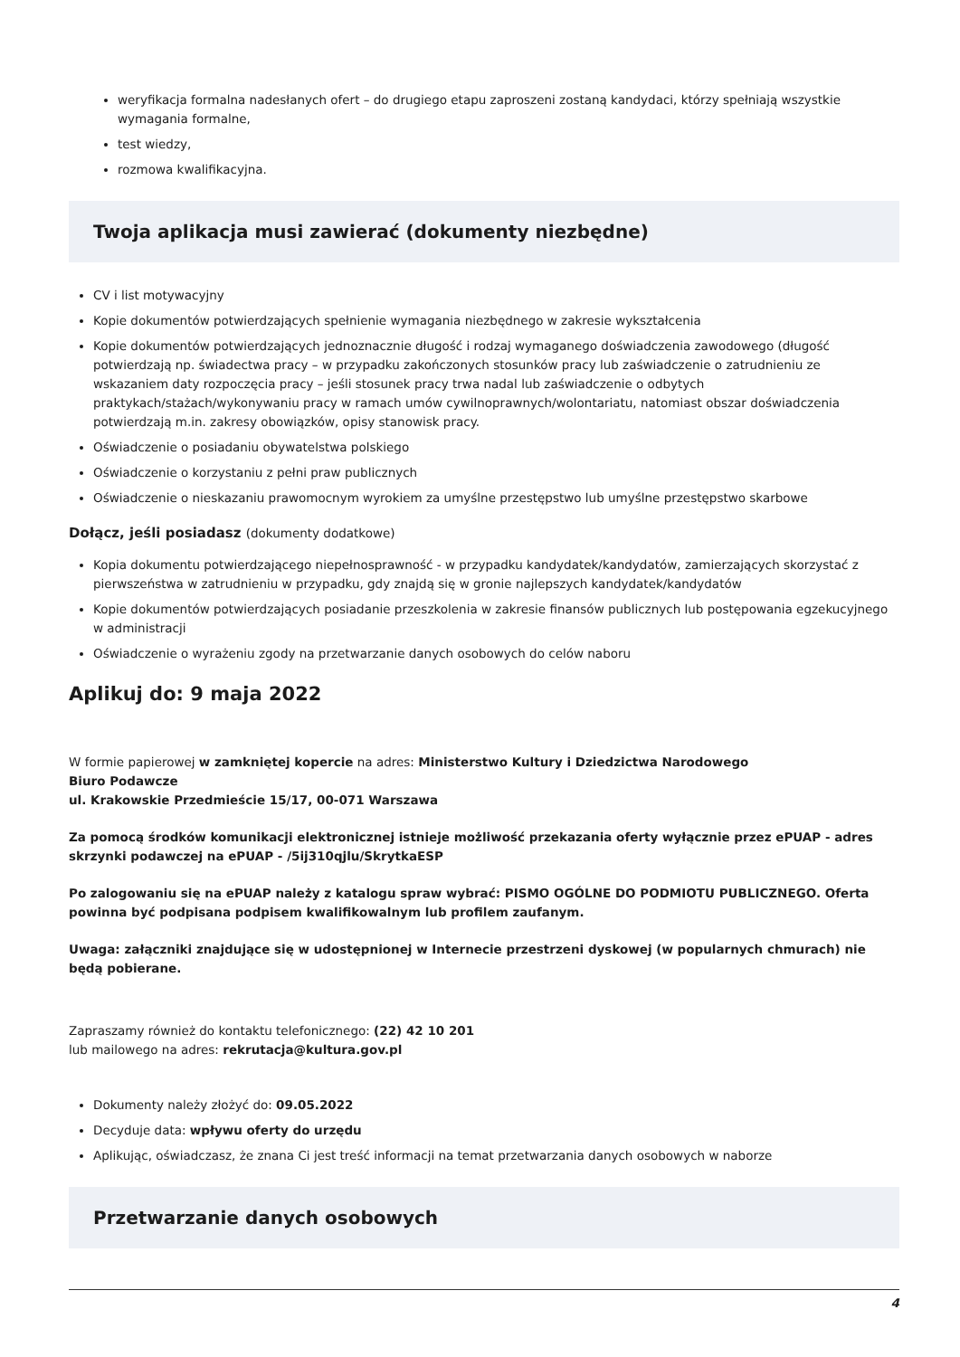weryfikacja formalna nadesłanych ofert – do drugiego etapu zaproszeni zostaną kandydaci, którzy spełniają wszystkie wymagania formalne,
test wiedzy,
rozmowa kwalifikacyjna.
Twoja aplikacja musi zawierać (dokumenty niezbędne)
CV i list motywacyjny
Kopie dokumentów potwierdzających spełnienie wymagania niezbędnego w zakresie wykształcenia
Kopie dokumentów potwierdzających jednoznacznie długość i rodzaj wymaganego doświadczenia zawodowego (długość potwierdzają np. świadectwa pracy – w przypadku zakończonych stosunków pracy lub zaświadczenie o zatrudnieniu ze wskazaniem daty rozpoczęcia pracy – jeśli stosunek pracy trwa nadal lub zaświadczenie o odbytych praktykach/stażach/wykonywaniu pracy w ramach umów cywilnoprawnych/wolontariatu, natomiast obszar doświadczenia potwierdzają m.in. zakresy obowiązków, opisy stanowisk pracy.
Oświadczenie o posiadaniu obywatelstwa polskiego
Oświadczenie o korzystaniu z pełni praw publicznych
Oświadczenie o nieskazaniu prawomocnym wyrokiem za umyślne przestępstwo lub umyślne przestępstwo skarbowe
Dołącz, jeśli posiadasz (dokumenty dodatkowe)
Kopia dokumentu potwierdzającego niepełnosprawność - w przypadku kandydatek/kandydatów, zamierzających skorzystać z pierwszeństwa w zatrudnieniu w przypadku, gdy znajdą się w gronie najlepszych kandydatek/kandydatów
Kopie dokumentów potwierdzających posiadanie przeszkolenia w zakresie finansów publicznych lub postępowania egzekucyjnego w administracji
Oświadczenie o wyrażeniu zgody na przetwarzanie danych osobowych do celów naboru
Aplikuj do: 9 maja 2022
W formie papierowej w zamkniętej kopercie na adres: Ministerstwo Kultury i Dziedzictwa Narodowego
Biuro Podawcze
ul. Krakowskie Przedmieście 15/17, 00-071 Warszawa
Za pomocą środków komunikacji elektronicznej istnieje możliwość przekazania oferty wyłącznie przez ePUAP - adres skrzynki podawczej na ePUAP - /5ij310qjlu/SkrytkaESP
Po zalogowaniu się na ePUAP należy z katalogu spraw wybrać: PISMO OGÓLNE DO PODMIOTU PUBLICZNEGO. Oferta powinna być podpisana podpisem kwalifikowalnym lub profilem zaufanym.
Uwaga: załączniki znajdujące się w udostępnionej w Internecie przestrzeni dyskowej (w popularnych chmurach) nie będą pobierane.
Zapraszamy również do kontaktu telefonicznego: (22) 42 10 201
lub mailowego na adres: rekrutacja@kultura.gov.pl
Dokumenty należy złożyć do: 09.05.2022
Decyduje data: wpływu oferty do urzędu
Aplikując, oświadczasz, że znana Ci jest treść informacji na temat przetwarzania danych osobowych w naborze
Przetwarzanie danych osobowych
4